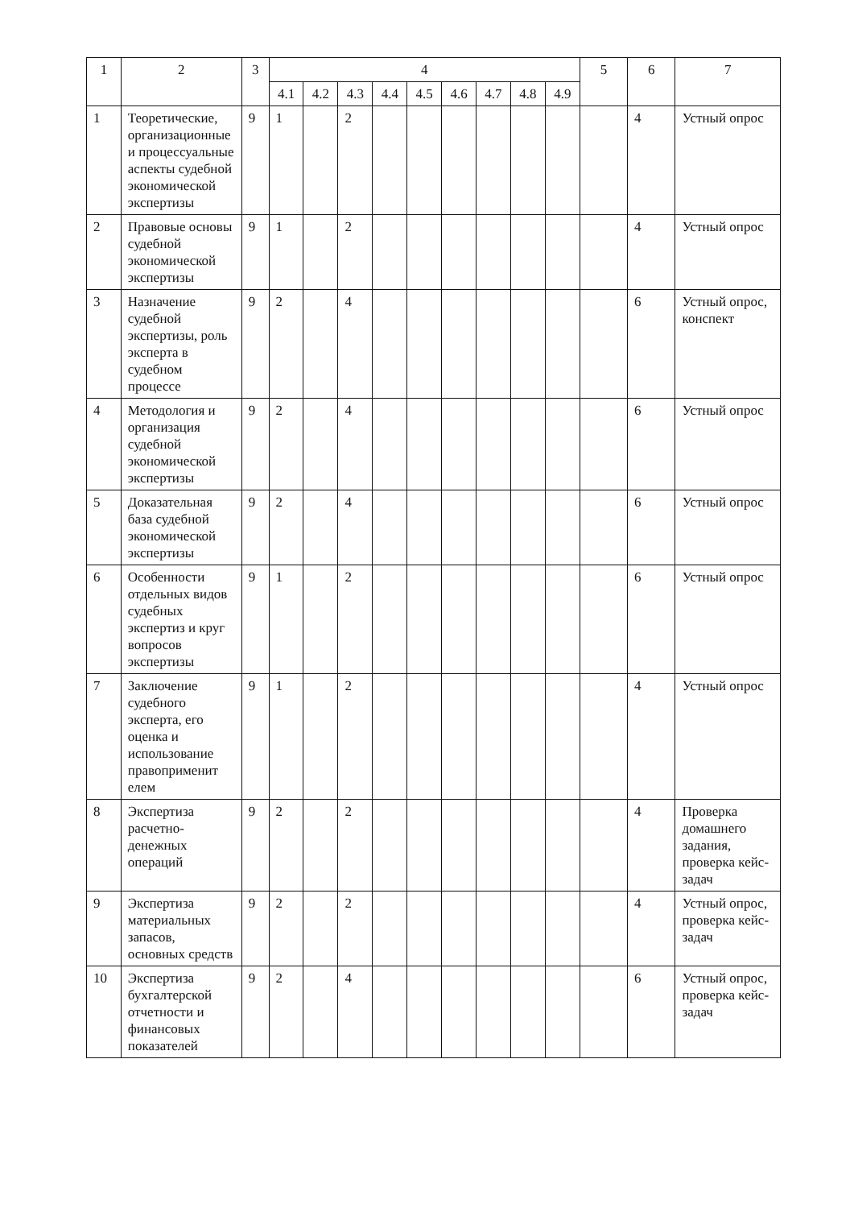| 1 | 2 | 3 | 4 | | | | | | | | | 5 | 6 | 7 |
| --- | --- | --- | --- | --- | --- | --- | --- | --- | --- | --- | --- | --- | --- | --- |
| | | | 4.1 | 4.2 | 4.3 | 4.4 | 4.5 | 4.6 | 4.7 | 4.8 | 4.9 | | | |
| 1 | Теоретические, организационные и процессуальные аспекты судебной экономической экспертизы | 9 | 1 | | 2 | | | | | | | | 4 | Устный опрос |
| 2 | Правовые основы судебной экономической экспертизы | 9 | 1 | | 2 | | | | | | | | 4 | Устный опрос |
| 3 | Назначение судебной экспертизы, роль эксперта в судебном процессе | 9 | 2 | | 4 | | | | | | | | 6 | Устный опрос, конспект |
| 4 | Методология и организация судебной экономической экспертизы | 9 | 2 | | 4 | | | | | | | | 6 | Устный опрос |
| 5 | Доказательная база судебной экономической экспертизы | 9 | 2 | | 4 | | | | | | | | 6 | Устный опрос |
| 6 | Особенности отдельных видов судебных экспертиз и круг вопросов экспертизы | 9 | 1 | | 2 | | | | | | | | 6 | Устный опрос |
| 7 | Заключение судебного эксперта, его оценка и использование правоприменит елем | 9 | 1 | | 2 | | | | | | | | 4 | Устный опрос |
| 8 | Экспертиза расчетно-денежных операций | 9 | 2 | | 2 | | | | | | | | 4 | Проверка домашнего задания, проверка кейс-задач |
| 9 | Экспертиза материальных запасов, основных средств | 9 | 2 | | 2 | | | | | | | | 4 | Устный опрос, проверка кейс-задач |
| 10 | Экспертиза бухгалтерской отчетности и финансовых показателей | 9 | 2 | | 4 | | | | | | | | 6 | Устный опрос, проверка кейс-задач |